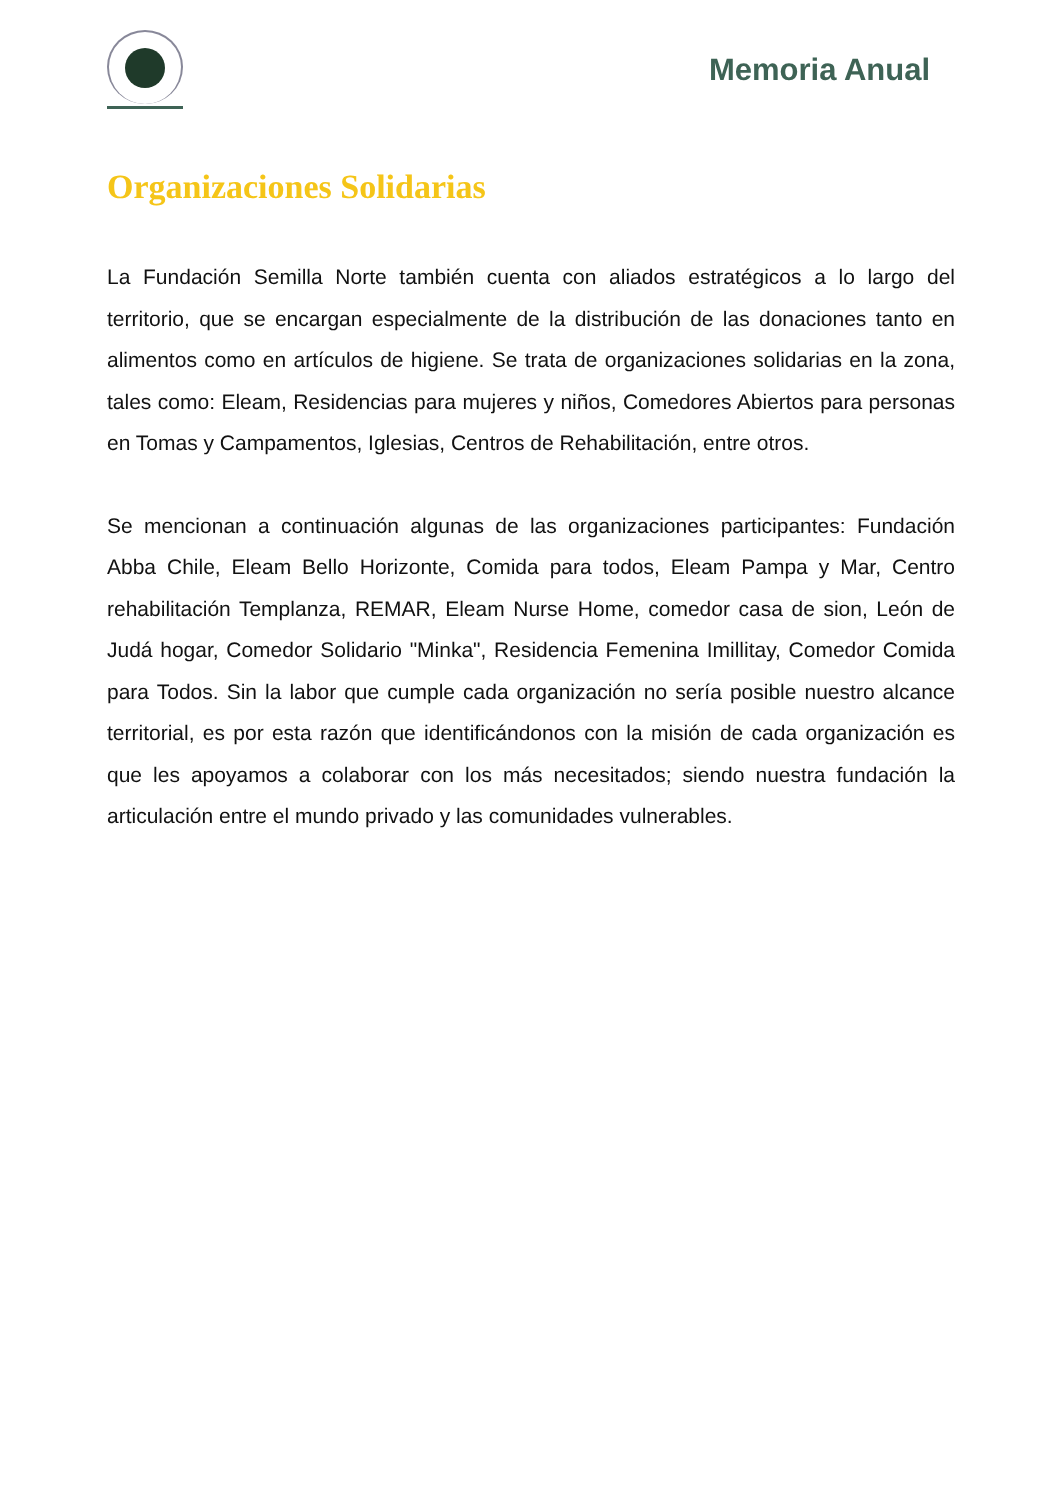Memoria Anual
Organizaciones Solidarias
La Fundación Semilla Norte también cuenta con aliados estratégicos a lo largo del territorio, que se encargan especialmente de la distribución de las donaciones tanto en alimentos como en artículos de higiene. Se trata de organizaciones solidarias en la zona, tales como: Eleam, Residencias para mujeres y niños, Comedores Abiertos para personas en Tomas y Campamentos, Iglesias, Centros de Rehabilitación, entre otros.
Se mencionan a continuación algunas de las organizaciones participantes: Fundación Abba Chile, Eleam Bello Horizonte, Comida para todos, Eleam Pampa y Mar, Centro rehabilitación Templanza, REMAR, Eleam Nurse Home, comedor casa de sion, León de Judá hogar, Comedor Solidario "Minka", Residencia Femenina Imillitay, Comedor Comida para Todos. Sin la labor que cumple cada organización no sería posible nuestro alcance territorial, es por esta razón que identificándonos con la misión de cada organización es que les apoyamos a colaborar con los más necesitados; siendo nuestra fundación la articulación entre el mundo privado y las comunidades vulnerables.